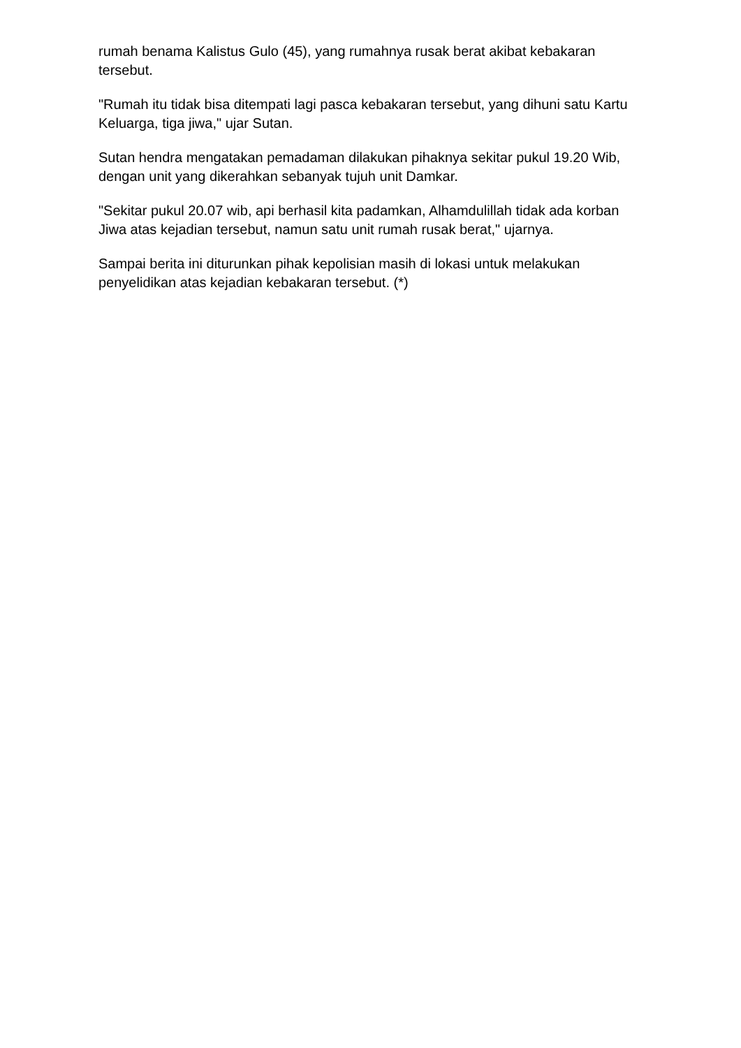rumah benama Kalistus Gulo (45), yang rumahnya rusak berat akibat kebakaran tersebut.
"Rumah itu tidak bisa ditempati lagi pasca kebakaran tersebut, yang dihuni satu Kartu Keluarga, tiga jiwa," ujar Sutan.
Sutan hendra mengatakan pemadaman dilakukan pihaknya sekitar pukul 19.20 Wib, dengan unit yang dikerahkan sebanyak tujuh unit Damkar.
"Sekitar pukul 20.07 wib, api berhasil kita padamkan, Alhamdulillah tidak ada korban Jiwa atas kejadian tersebut, namun satu unit rumah rusak berat," ujarnya.
Sampai berita ini diturunkan pihak kepolisian masih di lokasi untuk melakukan penyelidikan atas kejadian kebakaran tersebut. (*)